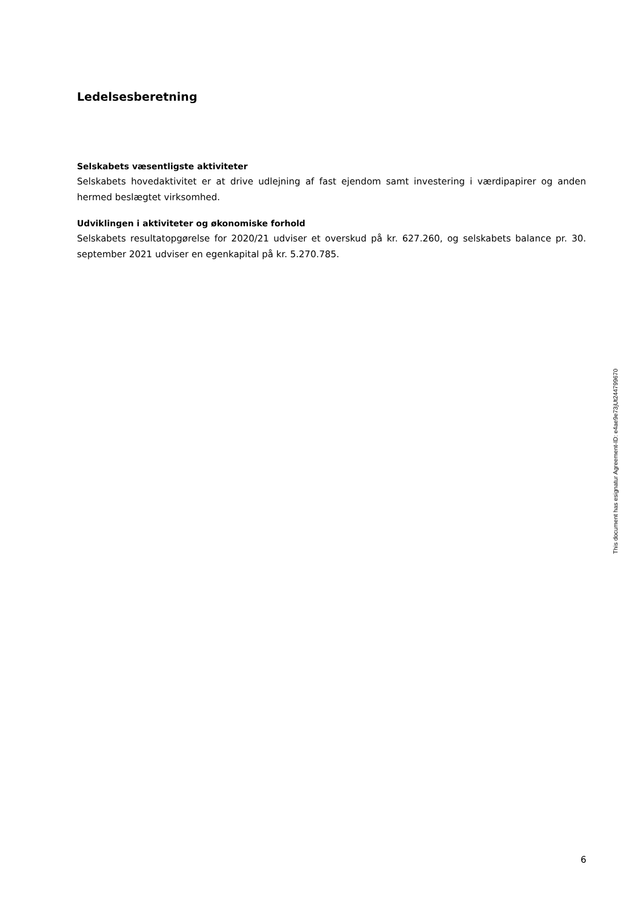Ledelsesberetning
Selskabets væsentligste aktiviteter
Selskabets hovedaktivitet er at drive udlejning af fast ejendom samt investering i værdipapirer og anden hermed beslægtet virksomhed.
Udviklingen i aktiviteter og økonomiske forhold
Selskabets resultatopgørelse for 2020/21 udviser et overskud på kr. 627.260, og selskabets balance pr. 30. september 2021 udviser en egenkapital på kr. 5.270.785.
This document has esignatur Agreement-ID: e4ae9e73jUt244799670
6